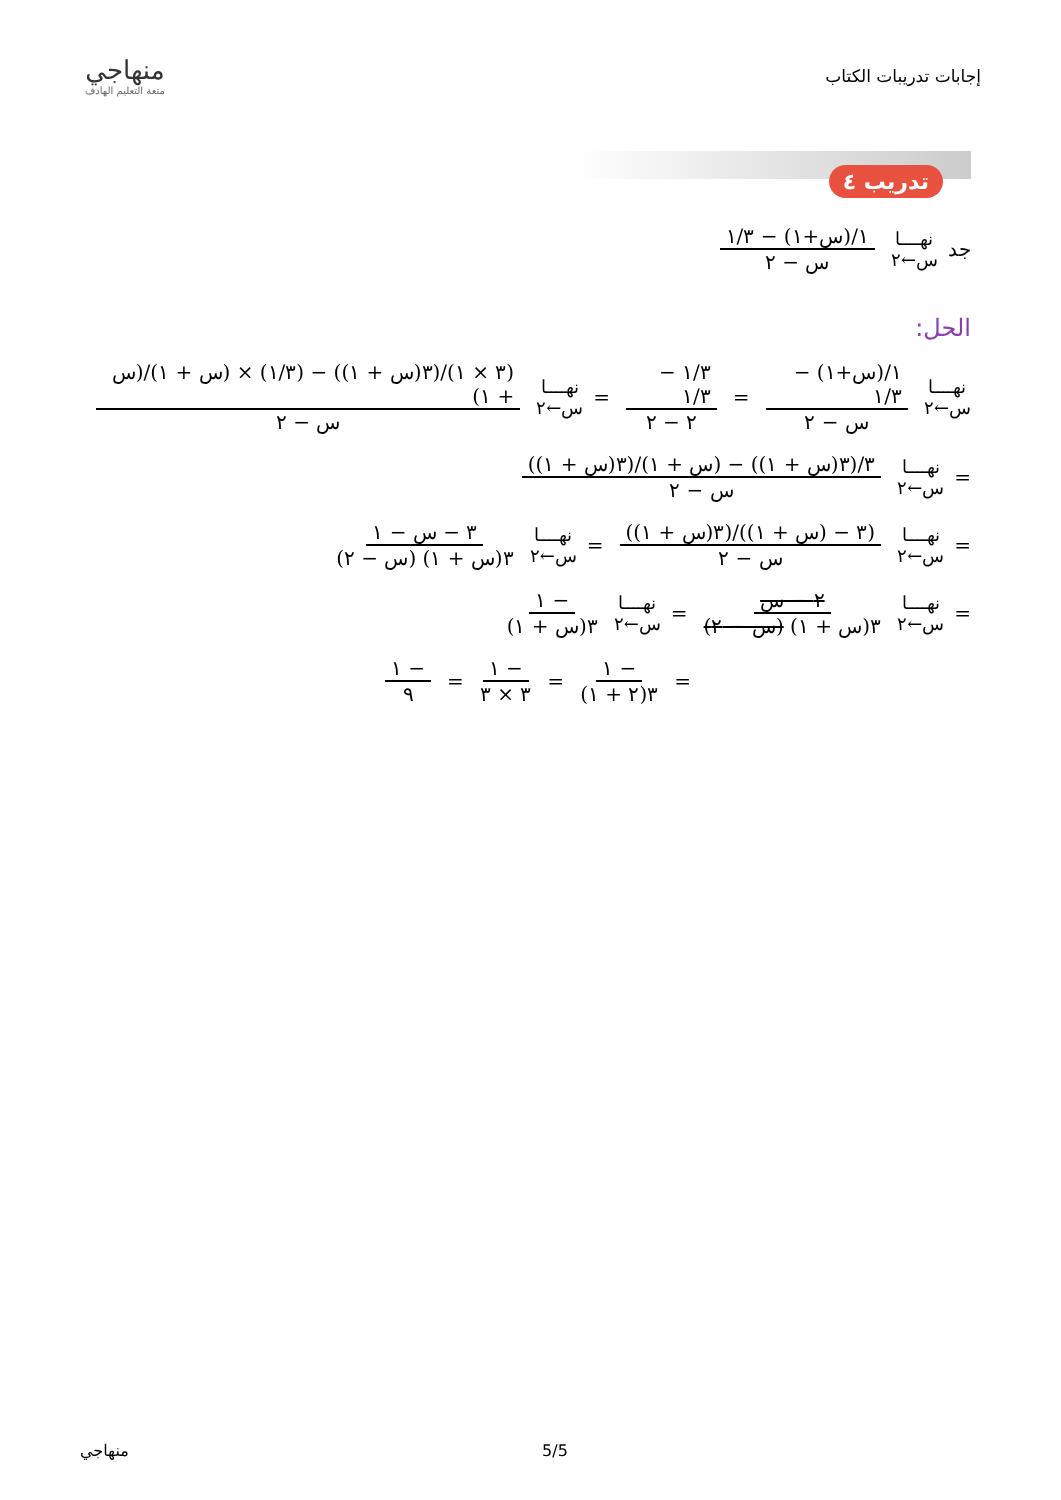إجابات تدريبات الكتاب
منهاجي
متعة التعليم الهادف
تدريب ٤
جد نهــــا س←٢ ١/(س+١) − ١/٣ س − ٢
الحل:
نهــــا س←٢ ١/(س+١) − ١/٣ س − ٢ = ١/٣ − ١/٣ ٢ − ٢ = نهــــا س←٢ (٣ × ١)/(٣(س + ١)) − (١/٣) × (س + ١)/(س + ١) س − ٢
= نهــــا س←٢ ٣/(٣(س + ١)) − (س + ١)/(٣(س + ١)) س − ٢
= نهــــا س←٢ (٣ − (س + ١))/(٣(س + ١)) س − ٢ = نهــــا س←٢ ٣ − س − ١ ٣(س + ١) (س − ٢)
= نهــــا س←٢ ٢ − س ٣(س + ١) (س − ٢) = نهــــا س←٢ − ١ ٣(س + ١)
= − ١ ٣(٢ + ١) = − ١ ٣ × ٣ = − ١ ٩
منهاجي 5/5